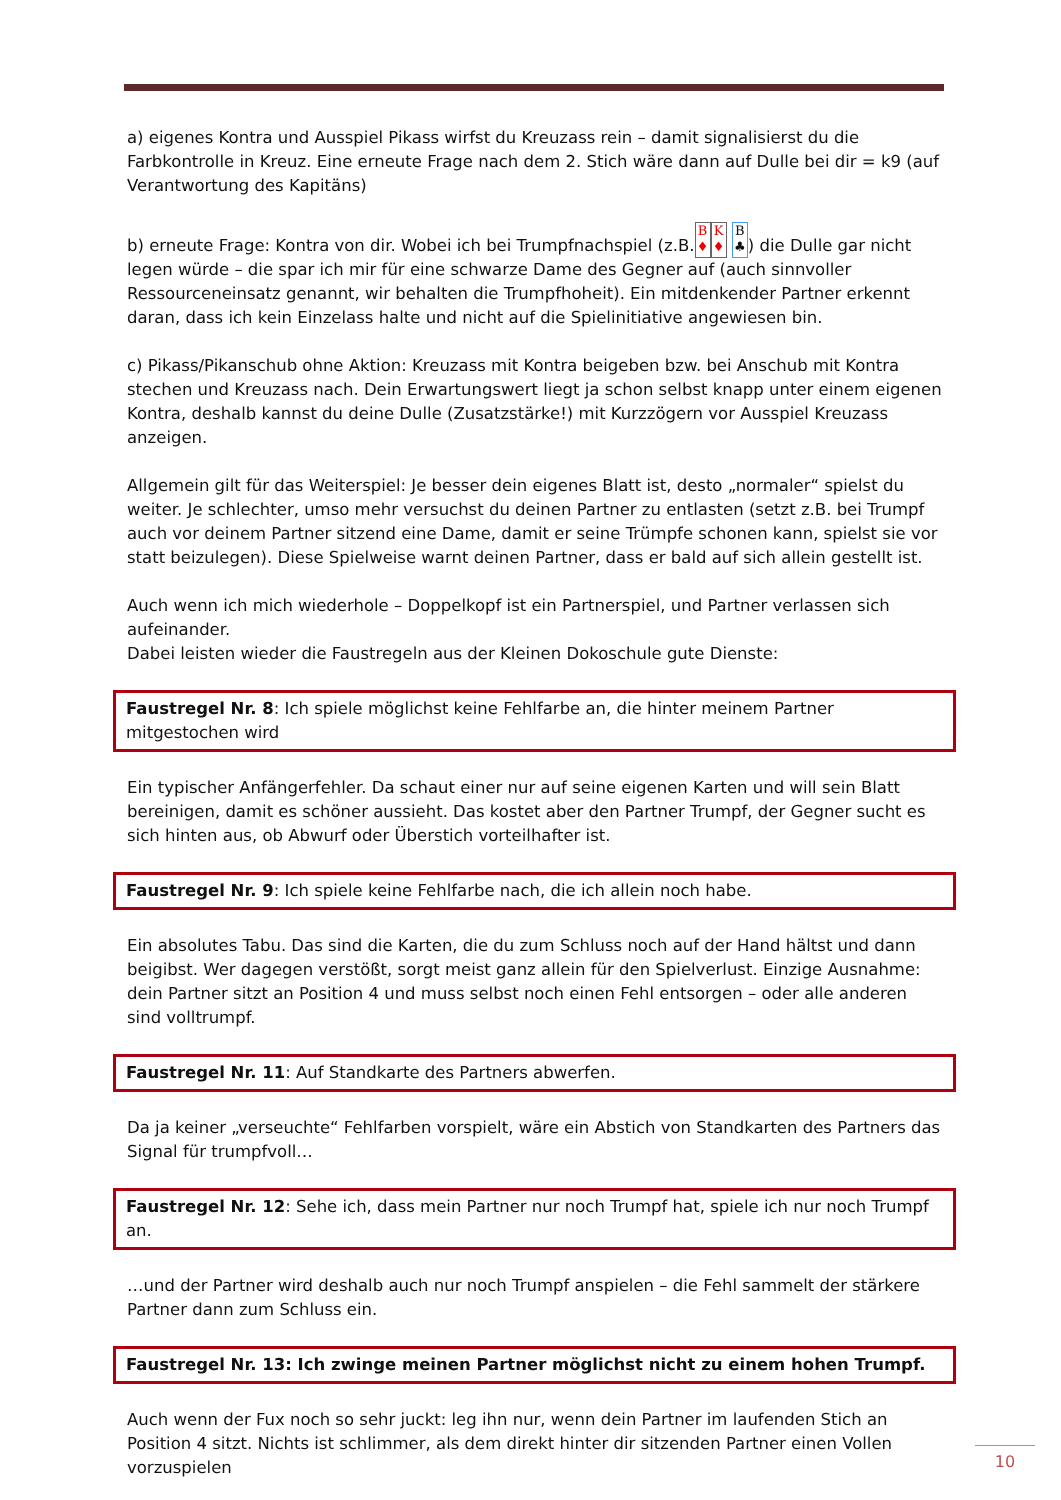a) eigenes Kontra und Ausspiel Pikass wirfst du Kreuzass rein – damit signalisierst du die Farbkontrolle in Kreuz. Eine erneute Frage nach dem 2. Stich wäre dann auf Dulle bei dir = k9 (auf Verantwortung des Kapitäns)
b) erneute Frage: Kontra von dir. Wobei ich bei Trumpfnachspiel (z.B. B
♦ K
♦ B
♣) die Dulle gar nicht legen würde – die spar ich mir für eine schwarze Dame des Gegner auf (auch sinnvoller Ressourceneinsatz genannt, wir behalten die Trumpfhoheit). Ein mitdenkender Partner erkennt daran, dass ich kein Einzelass halte und nicht auf die Spielinitiative angewiesen bin.
c) Pikass/Pikanschub ohne Aktion: Kreuzass mit Kontra beigeben bzw. bei Anschub mit Kontra stechen und Kreuzass nach. Dein Erwartungswert liegt ja schon selbst knapp unter einem eigenen Kontra, deshalb kannst du deine Dulle (Zusatzstärke!) mit Kurzzögern vor Ausspiel Kreuzass anzeigen.
Allgemein gilt für das Weiterspiel: Je besser dein eigenes Blatt ist, desto „normaler“ spielst du weiter. Je schlechter, umso mehr versuchst du deinen Partner zu entlasten (setzt z.B. bei Trumpf auch vor deinem Partner sitzend eine Dame, damit er seine Trümpfe schonen kann, spielst sie vor statt beizulegen). Diese Spielweise warnt deinen Partner, dass er bald auf sich allein gestellt ist.
Auch wenn ich mich wiederhole – Doppelkopf ist ein Partnerspiel, und Partner verlassen sich aufeinander.
Dabei leisten wieder die Faustregeln aus der Kleinen Dokoschule gute Dienste:
Faustregel Nr. 8: Ich spiele möglichst keine Fehlfarbe an, die hinter meinem Partner mitgestochen wird
Ein typischer Anfängerfehler. Da schaut einer nur auf seine eigenen Karten und will sein Blatt bereinigen, damit es schöner aussieht. Das kostet aber den Partner Trumpf, der Gegner sucht es sich hinten aus, ob Abwurf oder Überstich vorteilhafter ist.
Faustregel Nr. 9: Ich spiele keine Fehlfarbe nach, die ich allein noch habe.
Ein absolutes Tabu. Das sind die Karten, die du zum Schluss noch auf der Hand hältst und dann beigibst. Wer dagegen verstößt, sorgt meist ganz allein für den Spielverlust. Einzige Ausnahme: dein Partner sitzt an Position 4 und muss selbst noch einen Fehl entsorgen – oder alle anderen sind volltrumpf.
Faustregel Nr. 11: Auf Standkarte des Partners abwerfen.
Da ja keiner „verseuchte“ Fehlfarben vorspielt, wäre ein Abstich von Standkarten des Partners das Signal für trumpfvoll…
Faustregel Nr. 12: Sehe ich, dass mein Partner nur noch Trumpf hat, spiele ich nur noch Trumpf an.
…und der Partner wird deshalb auch nur noch Trumpf anspielen – die Fehl sammelt der stärkere Partner dann zum Schluss ein.
Faustregel Nr. 13: Ich zwinge meinen Partner möglichst nicht zu einem hohen Trumpf.
Auch wenn der Fux noch so sehr juckt: leg ihn nur, wenn dein Partner im laufenden Stich an Position 4 sitzt. Nichts ist schlimmer, als dem direkt hinter dir sitzenden Partner einen Vollen vorzuspielen
10